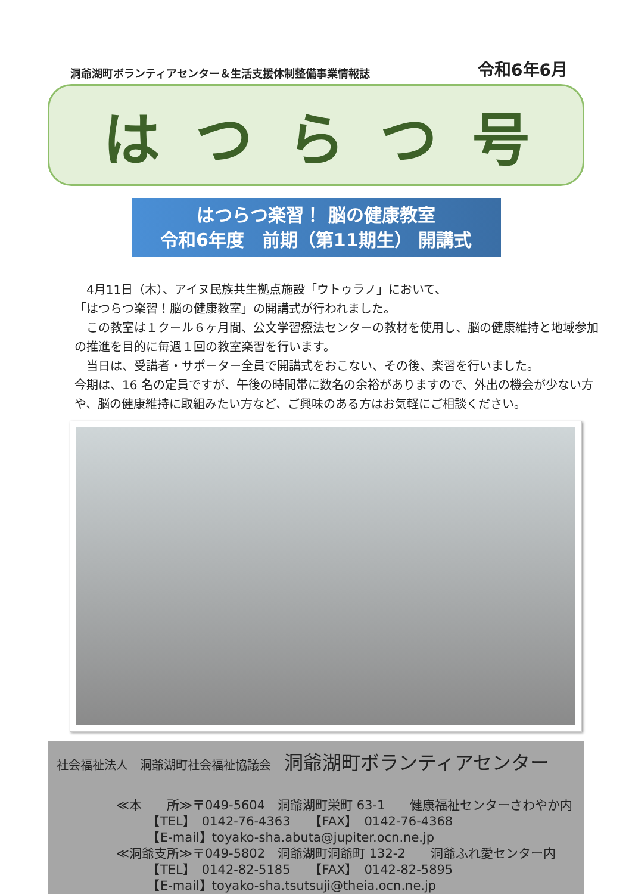洞爺湖町ボランティアセンター＆生活支援体制整備事業情報誌
令和6年6月
はつらつ号
はつらつ楽習！ 脳の健康教室
令和6年度　前期（第11期生） 開講式
　4月11日（木）、アイヌ民族共生拠点施設「ウトゥラノ」において、
「はつらつ楽習！脳の健康教室」の開講式が行われました。
　この教室は１クール６ヶ月間、公文学習療法センターの教材を使用し、脳の健康維持と地域参加の推進を目的に毎週１回の教室楽習を行います。
　当日は、受講者・サポーター全員で開講式をおこない、その後、楽習を行いました。
今期は、16 名の定員ですが、午後の時間帯に数名の余裕がありますので、外出の機会が少ない方や、脳の健康維持に取組みたい方など、ご興味のある方はお気軽にご相談ください。
社会福祉法人　洞爺湖町社会福祉協議会 洞爺湖町ボランティアセンター
≪本　　所≫〒049-5604　洞爺湖町栄町 63-1　　健康福祉センターさわやか内
　　　【TEL】　0142-76-4363　　【FAX】　0142-76-4368
　　　【E-mail】toyako-sha.abuta@jupiter.ocn.ne.jp
≪洞爺支所≫〒049-5802　洞爺湖町洞爺町 132-2　　洞爺ふれ愛センター内
　　　【TEL】　0142-82-5185　　【FAX】　0142-82-5895
　　　【E-mail】toyako-sha.tsutsuji@theia.ocn.ne.jp